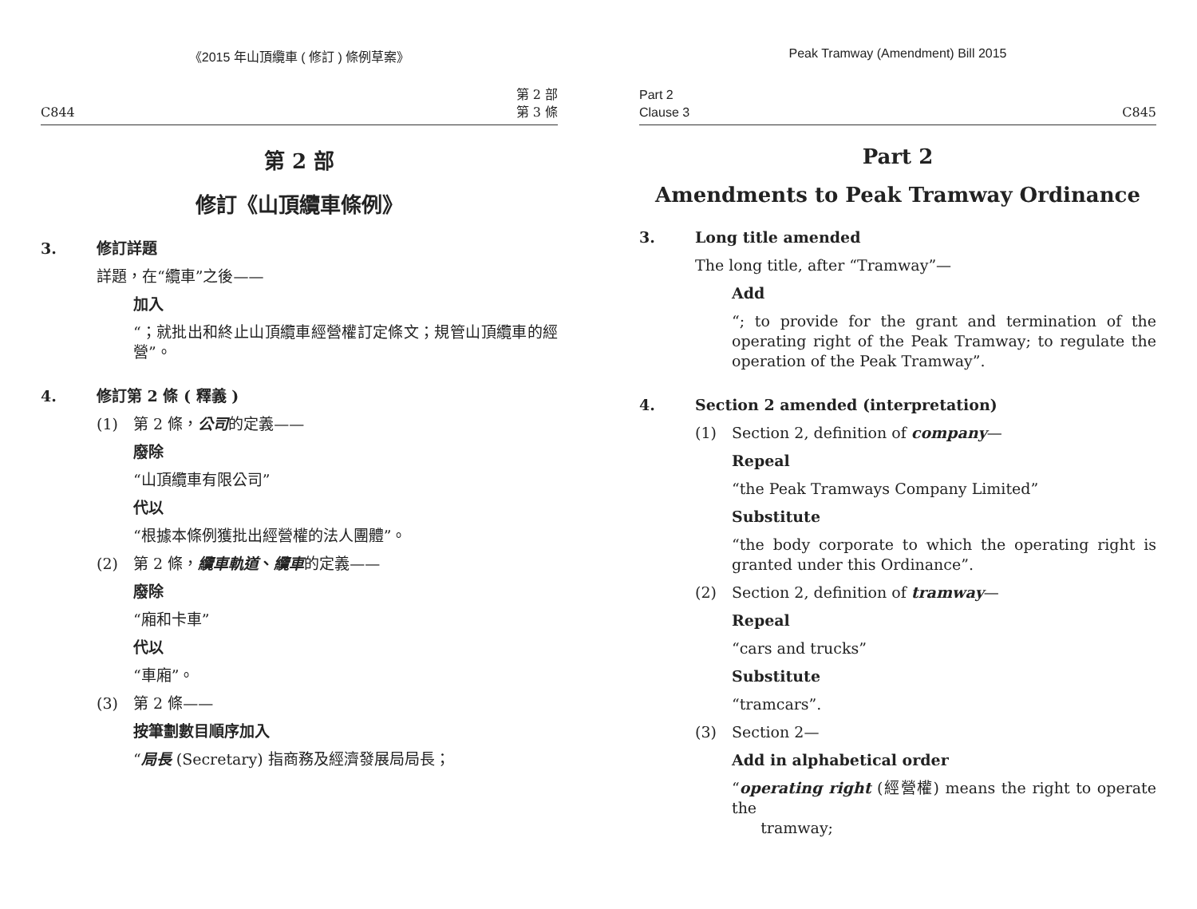《2015 年山頂纜車 ( 修訂 ) 條例草案》
C844 第 2 部
第 3 條
第 2 部
修訂《山頂纜車條例》
3. 修訂詳題
詳題，在“纜車”之後——
加入
“；就批出和終止山頂纜車經營權訂定條文；規管山頂纜車的經營”。
4. 修訂第 2 條 ( 釋義 )
(1) 第 2 條，公司的定義——
廢除
“山頂纜車有限公司”
代以
“根據本條例獲批出經營權的法人團體”。
(2) 第 2 條，纜車軌道、纜車的定義——
廢除
“廂和卡車”
代以
“車廂”。
(3) 第 2 條——
按筆劃數目順序加入
“局長 (Secretary) 指商務及經濟發展局局長；
Peak Tramway (Amendment) Bill 2015
Part 2
Clause 3 C845
Part 2
Amendments to Peak Tramway Ordinance
3. Long title amended
The long title, after “Tramway”—
Add
“; to provide for the grant and termination of the operating right of the Peak Tramway; to regulate the operation of the Peak Tramway”.
4. Section 2 amended (interpretation)
(1) Section 2, definition of company—
Repeal
“the Peak Tramways Company Limited”
Substitute
“the body corporate to which the operating right is granted under this Ordinance”.
(2) Section 2, definition of tramway—
Repeal
“cars and trucks”
Substitute
“tramcars”.
(3) Section 2—
Add in alphabetical order
“operating right (經營權) means the right to operate the
tramway;